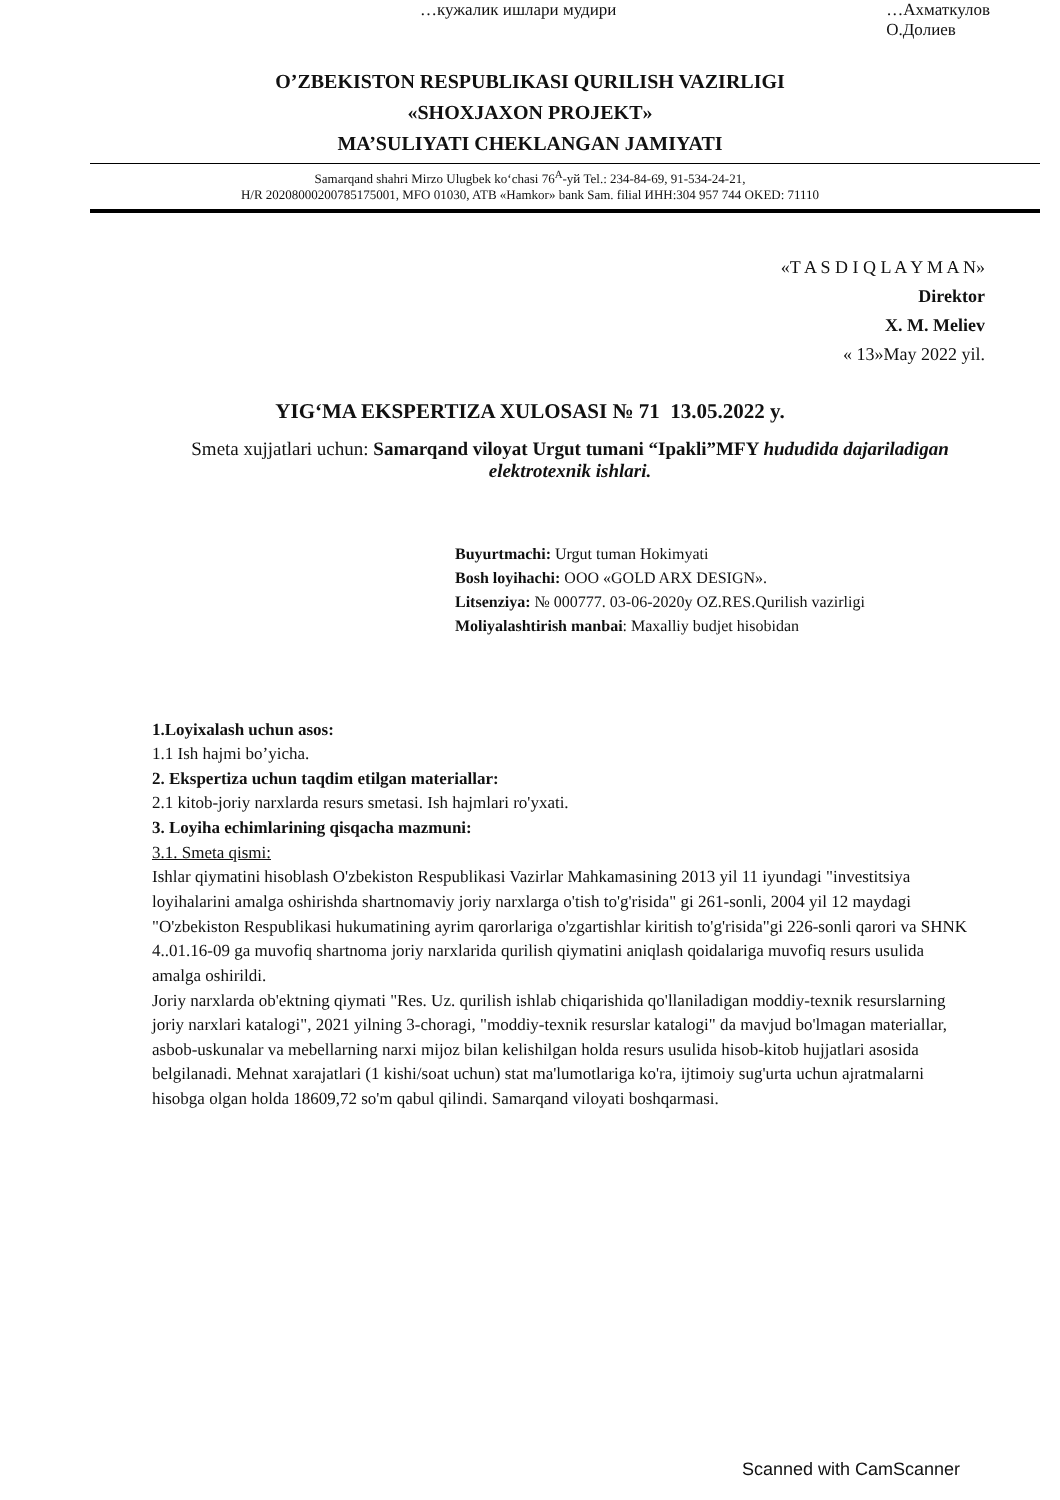…кужалик ишлари мудири …Ахматкулов
О.Долиев
O’ZBEKISTON RESPUBLIKASI QURILISH VAZIRLIGI
«SHOXJAXON PROJEKT»
MA’SULIYATI CHEKLANGAN JAMIYATI
Samarqand shahri Mirzo Ulugbek ko‘chasi 76<sup>A</sup>-уй Tel.: 234-84-69, 91-534-24-21,
H/R 20208000200785175001, MFO 01030, ATB «Hamkor» bank Sam. filial ИНН:304 957 744 OKED: 71110
«T A S D I Q L A Y M A N»
Direktor
X. M. Meliev
« 13»May 2022 yil.
YIG‘MA EKSPERTIZA XULOSASI № 71 13.05.2022 y.
Smeta xujjatlari uchun: Samarqand viloyat Urgut tumani “Ipakli”MFY hududida dajariladigan elektrotexnik ishlari.
Buyurtmachi: Urgut tuman Hokimyati
Bosh loyihachi: ООО «GOLD ARX DESIGN».
Litsenziya: № 000777. 03-06-2020y OZ.RES.Qurilish vazirligi
Moliyalashtirish manbai: Maxalliy budjet hisobidan
1.Loyixalash uchun asos:
1.1 Ish hajmi bo’yicha.
2. Ekspertiza uchun taqdim etilgan materiallar:
2.1 kitob-joriy narxlarda resurs smetasi. Ish hajmlari ro'yxati.
3. Loyiha echimlarining qisqacha mazmuni:
3.1. Smeta qismi:
Ishlar qiymatini hisoblash O'zbekiston Respublikasi Vazirlar Mahkamasining 2013 yil 11 iyundagi "investitsiya loyihalarini amalga oshirishda shartnomaviy joriy narxlarga o'tish to'g'risida" gi 261-sonli, 2004 yil 12 maydagi "O'zbekiston Respublikasi hukumatining ayrim qarorlariga o'zgartishlar kiritish to'g'risida"gi 226-sonli qarori va SHNK 4..01.16-09 ga muvofiq shartnoma joriy narxlarida qurilish qiymatini aniqlash qoidalariga muvofiq resurs usulida amalga oshirildi.
Joriy narxlarda ob'ektning qiymati "Res. Uz. qurilish ishlab chiqarishida qo'llaniladigan moddiy-texnik resurslarning joriy narxlari katalogi", 2021 yilning 3-choragi, "moddiy-texnik resurslar katalogi" da mavjud bo'lmagan materiallar, asbob-uskunalar va mebellarning narxi mijoz bilan kelishilgan holda resurs usulida hisob-kitob hujjatlari asosida belgilanadi. Mehnat xarajatlari (1 kishi/soat uchun) stat ma'lumotlariga ko'ra, ijtimoiy sug'urta uchun ajratmalarni hisobga olgan holda 18609,72 so'm qabul qilindi. Samarqand viloyati boshqarmasi.
Scanned with CamScanner